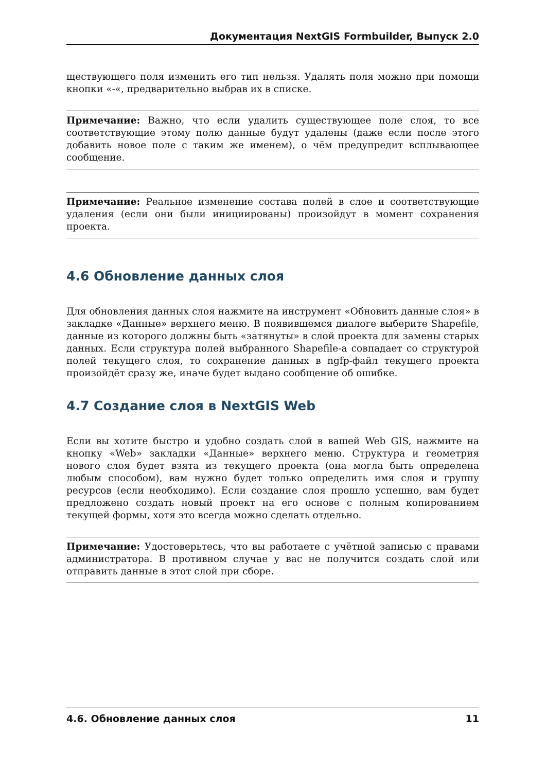Документация NextGIS Formbuilder, Выпуск 2.0
ществующего поля изменить его тип нельзя. Удалять поля можно при помощи кнопки «-«, предварительно выбрав их в списке.
Примечание: Важно, что если удалить существующее поле слоя, то все соответствующие этому полю данные будут удалены (даже если после этого добавить новое поле с таким же именем), о чём предупредит всплывающее сообщение.
Примечание: Реальное изменение состава полей в слое и соответствующие удаления (если они были инициированы) произойдут в момент сохранения проекта.
4.6 Обновление данных слоя
Для обновления данных слоя нажмите на инструмент «Обновить данные слоя» в закладке «Данные» верхнего меню. В появившемся диалоге выберите Shapefile, данные из которого должны быть «затянуты» в слой проекта для замены старых данных. Если структура полей выбранного Shapefile-а совпадает со структурой полей текущего слоя, то сохранение данных в ngfp-файл текущего проекта произойдёт сразу же, иначе будет выдано сообщение об ошибке.
4.7 Создание слоя в NextGIS Web
Если вы хотите быстро и удобно создать слой в вашей Web GIS, нажмите на кнопку «Web» закладки «Данные» верхнего меню. Структура и геометрия нового слоя будет взята из текущего проекта (она могла быть определена любым способом), вам нужно будет только определить имя слоя и группу ресурсов (если необходимо). Если создание слоя прошло успешно, вам будет предложено создать новый проект на его основе с полным копированием текущей формы, хотя это всегда можно сделать отдельно.
Примечание: Удостоверьтесь, что вы работаете с учётной записью с правами администратора. В противном случае у вас не получится создать слой или отправить данные в этот слой при сборе.
4.6. Обновление данных слоя 11